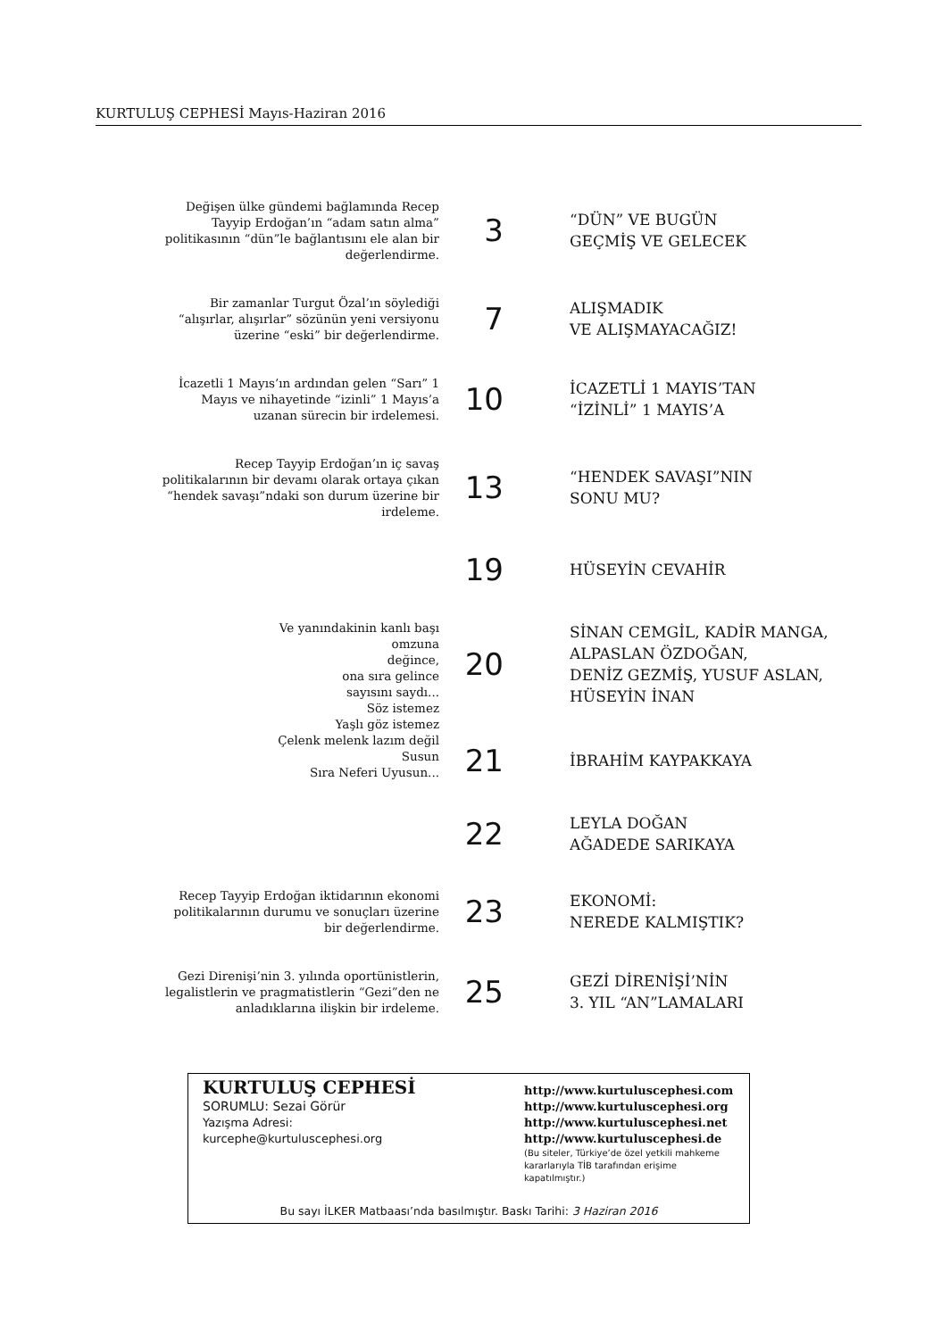KURTULUŞ CEPHESİ Mayıs-Haziran 2016
Değişen ülke gündemi bağlamında Recep Tayyip Erdoğan’ın “adam satın alma” politikasının “dün”le bağlantısını ele alan bir değerlendirme.
3
“DÜN” VE BUGÜN
GEÇMİŞ VE GELECEK
Bir zamanlar Turgut Özal’ın söylediği “alışırlar, alışırlar” sözünün yeni versiyonu üzerine “eski” bir değerlendirme.
7
ALIŞMADIK
VE ALIŞMAYACAĞIZ!
İcazetli 1 Mayıs’ın ardından gelen “Sarı” 1 Mayıs ve nihayetinde “izinli” 1 Mayıs’a uzanan sürecin bir irdelemesi.
10
İCAZETLİ 1 MAYIS’TAN
“İZİNLİ” 1 MAYIS’A
Recep Tayyip Erdoğan’ın iç savaş politikalarının bir devamı olarak ortaya çıkan “hendek savaşı”ndaki son durum üzerine bir irdeleme.
13
“HENDEK SAVAŞI”NIN
SONU MU?
19
HÜSEYİN CEVAHİR
Ve yanındakinin kanlı başı
omzuna
değince,
ona sıra gelince
sayısını saydı...
Söz istemez
Yaşlı göz istemez
Çelenk melenk lazım değil
Susun
Sıra Neferi Uyusun...
20
SİNAN CEMGİL, KADİR MANGA,
ALPASLAN ÖZDOĞAN,
DENİZ GEZMİŞ, YUSUF ASLAN,
HÜSEYİN İNAN
21
İBRAHİM KAYPAKKAYA
22
LEYLA DOĞAN
AĞADEDE SARIKAYA
Recep Tayyip Erdoğan iktidarının ekonomi politikalarının durumu ve sonuçları üzerine bir değerlendirme.
23
EKONOMİ:
NEREDE KALMIŞTIK?
Gezi Direnişi’nin 3. yılında oportünistlerin, legalistlerin ve pragmatistlerin “Gezi”den ne anladıklarına ilişkin bir irdeleme.
25
GEZİ DİRENİŞİ’NİN
3. YIL “AN”LAMALARI
KURTULUŞ CEPHESİ
SORUMLU: Sezai Görür
Yazışma Adresi:
kurcephe@kurtuluscephesi.org
http://www.kurtuluscephesi.com
http://www.kurtuluscephesi.org
http://www.kurtuluscephesi.net
http://www.kurtuluscephesi.de
(Bu siteler, Türkiye’de özel yetkili mahkeme kararlarıyla TİB tarafından erişime kapatılmıştır.)
Bu sayı İLKER Matbaası’nda basılmıştır. Baskı Tarihi: 3 Haziran 2016